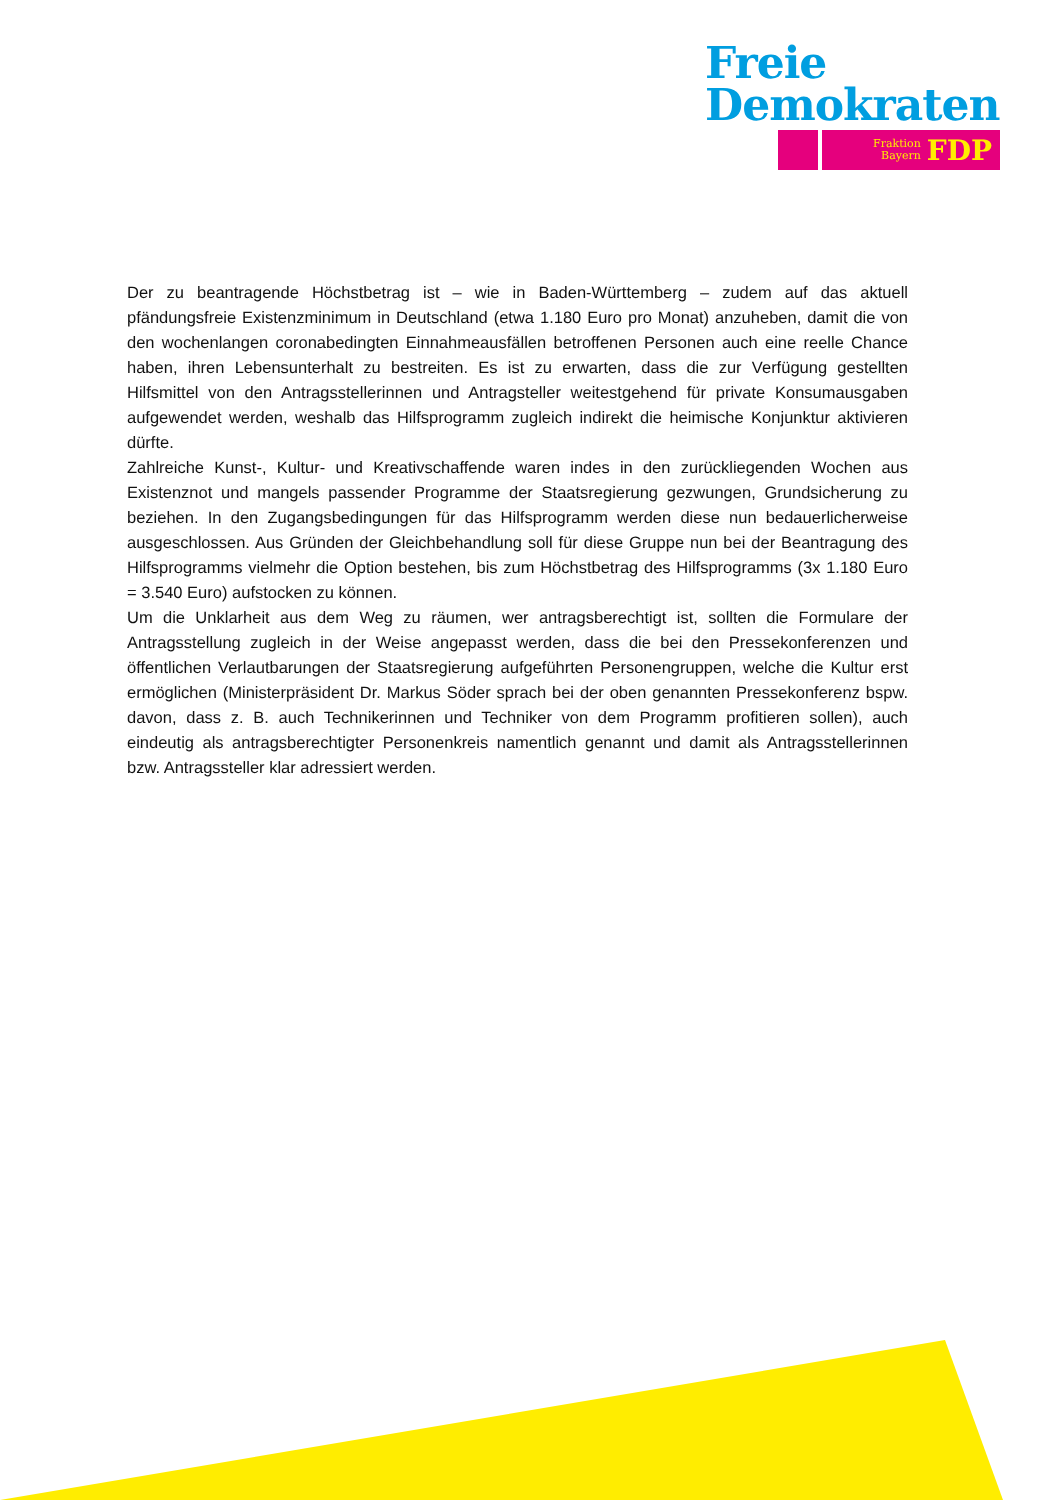Freie
Demokraten
Fraktion
Bayern
FDP
Der zu beantragende Höchstbetrag ist – wie in Baden-Württemberg – zudem auf das aktuell pfändungsfreie Existenzminimum in Deutschland (etwa 1.180 Euro pro Monat) anzuheben, damit die von den wochenlangen coronabedingten Einnahmeausfällen betroffenen Personen auch eine reelle Chance haben, ihren Lebensunterhalt zu bestreiten. Es ist zu erwarten, dass die zur Verfügung gestellten Hilfsmittel von den Antragsstellerinnen und Antragsteller weitestgehend für private Konsumausgaben aufgewendet werden, weshalb das Hilfsprogramm zugleich indirekt die heimische Konjunktur aktivieren dürfte.
Zahlreiche Kunst-, Kultur- und Kreativschaffende waren indes in den zurückliegenden Wochen aus Existenznot und mangels passender Programme der Staatsregierung gezwungen, Grundsicherung zu beziehen. In den Zugangsbedingungen für das Hilfsprogramm werden diese nun bedauerlicherweise ausgeschlossen. Aus Gründen der Gleichbehandlung soll für diese Gruppe nun bei der Beantragung des Hilfsprogramms vielmehr die Option bestehen, bis zum Höchstbetrag des Hilfsprogramms (3x 1.180 Euro = 3.540 Euro) aufstocken zu können.
Um die Unklarheit aus dem Weg zu räumen, wer antragsberechtigt ist, sollten die Formulare der Antragsstellung zugleich in der Weise angepasst werden, dass die bei den Pressekonferenzen und öffentlichen Verlautbarungen der Staatsregierung aufgeführten Personengruppen, welche die Kultur erst ermöglichen (Ministerpräsident Dr. Markus Söder sprach bei der oben genannten Pressekonferenz bspw. davon, dass z. B. auch Technikerinnen und Techniker von dem Programm profitieren sollen), auch eindeutig als antragsberechtigter Personenkreis namentlich genannt und damit als Antragsstellerinnen bzw. Antragssteller klar adressiert werden.